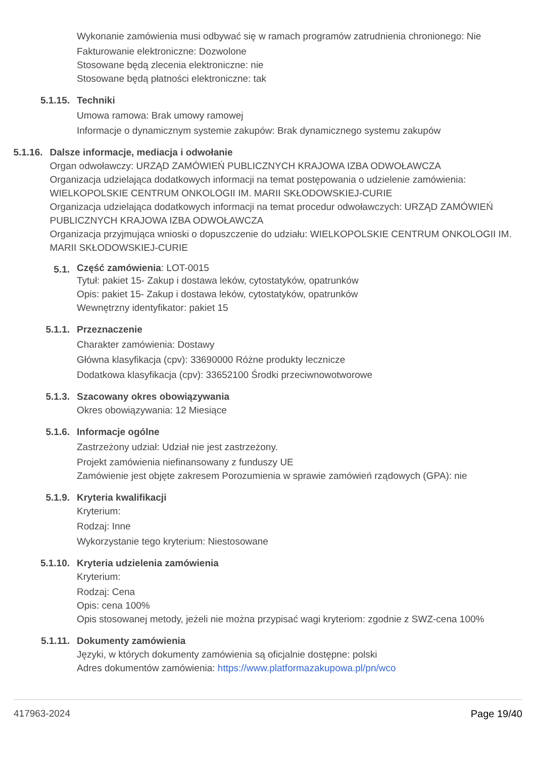Wykonanie zamówienia musi odbywać się w ramach programów zatrudnienia chronionego: Nie
Fakturowanie elektroniczne: Dozwolone
Stosowane będą zlecenia elektroniczne: nie
Stosowane będą płatności elektroniczne: tak
5.1.15. Techniki
Umowa ramowa: Brak umowy ramowej
Informacje o dynamicznym systemie zakupów: Brak dynamicznego systemu zakupów
5.1.16. Dalsze informacje, mediacja i odwołanie
Organ odwoławczy: URZĄD ZAMÓWIEŃ PUBLICZNYCH KRAJOWA IZBA ODWOŁAWCZA
Organizacja udzielająca dodatkowych informacji na temat postępowania o udzielenie zamówienia: WIELKOPOLSKIE CENTRUM ONKOLOGII IM. MARII SKŁODOWSKIEJ-CURIE
Organizacja udzielająca dodatkowych informacji na temat procedur odwoławczych: URZĄD ZAMÓWIEŃ PUBLICZNYCH KRAJOWA IZBA ODWOŁAWCZA
Organizacja przyjmująca wnioski o dopuszczenie do udziału: WIELKOPOLSKIE CENTRUM ONKOLOGII IM. MARII SKŁODOWSKIEJ-CURIE
5.1.
Część zamówienia: LOT-0015
Tytuł: pakiet 15- Zakup i dostawa leków, cytostatyków, opatrunków
Opis: pakiet 15- Zakup i dostawa leków, cytostatyków, opatrunków
Wewnętrzny identyfikator: pakiet 15
5.1.1. Przeznaczenie
Charakter zamówienia: Dostawy
Główna klasyfikacja (cpv): 33690000 Różne produkty lecznicze
Dodatkowa klasyfikacja (cpv): 33652100 Środki przeciwnowotworowe
5.1.3. Szacowany okres obowiązywania
Okres obowiązywania: 12 Miesiące
5.1.6. Informacje ogólne
Zastrzeżony udział: Udział nie jest zastrzeżony.
Projekt zamówienia niefinansowany z funduszy UE
Zamówienie jest objęte zakresem Porozumienia w sprawie zamówień rządowych (GPA): nie
5.1.9. Kryteria kwalifikacji
Kryterium:
Rodzaj: Inne
Wykorzystanie tego kryterium: Niestosowane
5.1.10. Kryteria udzielenia zamówienia
Kryterium:
Rodzaj: Cena
Opis: cena 100%
Opis stosowanej metody, jeżeli nie można przypisać wagi kryteriom: zgodnie z SWZ-cena 100%
5.1.11. Dokumenty zamówienia
Języki, w których dokumenty zamówienia są oficjalnie dostępne: polski
Adres dokumentów zamówienia: https://www.platformazakupowa.pl/pn/wco
417963-2024 Page 19/40